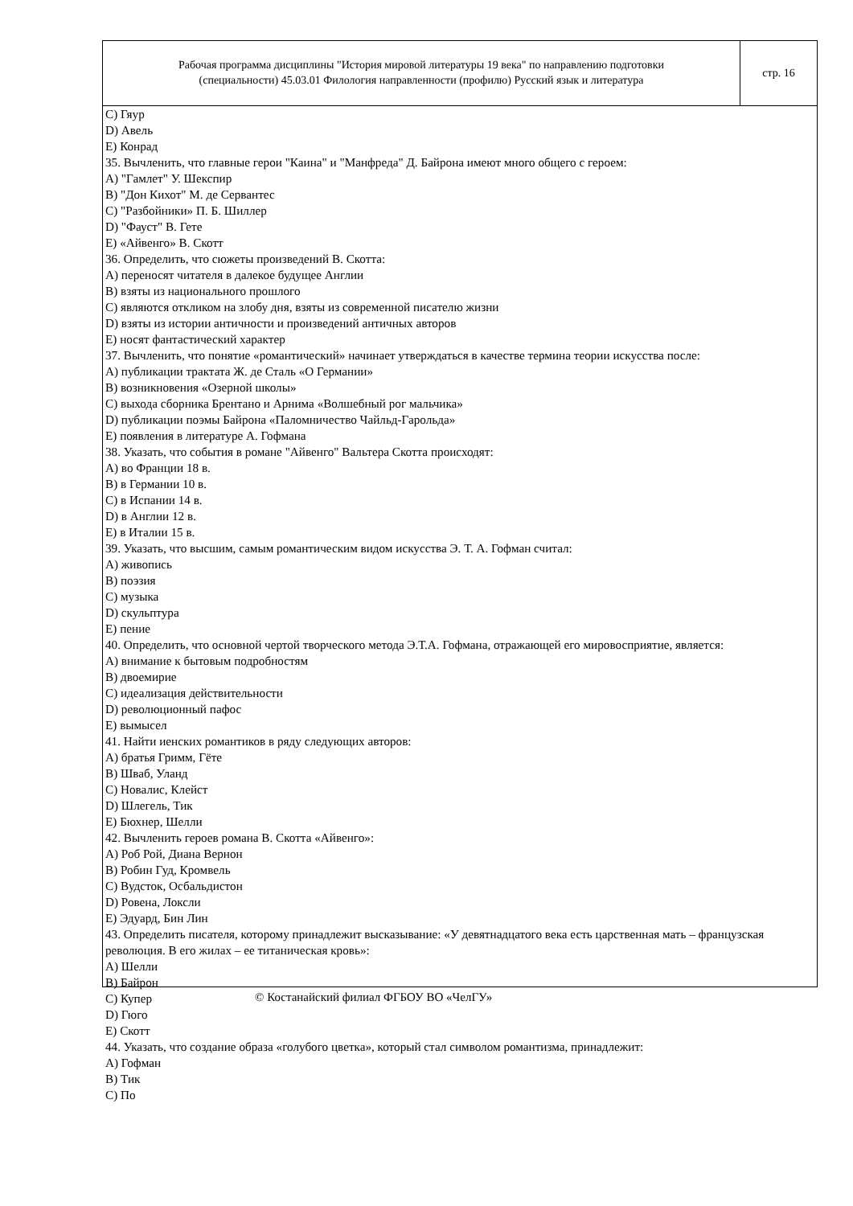| Рабочая программа дисциплины "История мировой литературы 19 века" по направлению подготовки (специальности) 45.03.01 Филология направленности (профилю) Русский язык и литература | стр. 16 |
C) Гяур
D) Авель
E) Конрад
35. Вычленить, что главные герои "Каина" и "Манфреда" Д. Байрона имеют много общего с героем:
A) "Гамлет" У. Шекспир
B) "Дон Кихот" М. де Сервантес
C) "Разбойники» П. Б. Шиллер
D) "Фауст" В. Гете
E) «Айвенго» В. Скотт
36. Определить, что сюжеты произведений В. Скотта:
A) переносят читателя в далекое будущее Англии
B) взяты из национального прошлого
C) являются откликом на злобу дня, взяты из современной писателю жизни
D) взяты из истории античности и произведений античных авторов
E) носят фантастический характер
37. Вычленить, что понятие «романтический» начинает утверждаться в качестве термина теории искусства после:
A) публикации трактата Ж. де Сталь «О Германии»
B) возникновения «Озерной школы»
C) выхода сборника Брентано и Арнима «Волшебный рог мальчика»
D) публикации поэмы Байрона «Паломничество Чайльд-Гарольда»
E) появления в литературе А. Гофмана
38. Указать, что события в романе "Айвенго" Вальтера Скотта происходят:
A) во Франции 18 в.
B) в Германии 10 в.
C) в Испании 14 в.
D) в Англии 12 в.
E) в Италии 15 в.
39. Указать, что высшим, самым романтическим видом искусства Э. Т. А. Гофман считал:
A) живопись
B) поэзия
C) музыка
D) скульптура
E) пение
40. Определить, что основной чертой творческого метода Э.Т.А. Гофмана, отражающей его мировосприятие, является:
A) внимание к бытовым подробностям
B) двоемирие
C) идеализация действительности
D) революционный пафос
E) вымысел
41. Найти иенских романтиков в ряду следующих авторов:
A) братья Гримм, Гёте
B) Шваб, Уланд
C) Новалис, Клейст
D) Шлегель, Тик
E) Бюхнер, Шелли
42. Вычленить героев романа В. Скотта «Айвенго»:
A) Роб Рой, Диана Вернон
B) Робин Гуд, Кромвель
C) Вудсток, Осбальдистон
D) Ровена, Локсли
E) Эдуард, Бин Лин
43. Определить писателя, которому принадлежит высказывание: «У девятнадцатого века есть царственная мать – французская революция. В его жилах – ее титаническая кровь»:
A) Шелли
B) Байрон
C) Купер
D) Гюго
E) Скотт
44. Указать, что создание образа «голубого цветка», который стал символом романтизма, принадлежит:
A) Гофман
B) Тик
C) По
© Костанайский филиал ФГБОУ ВО «ЧелГУ»